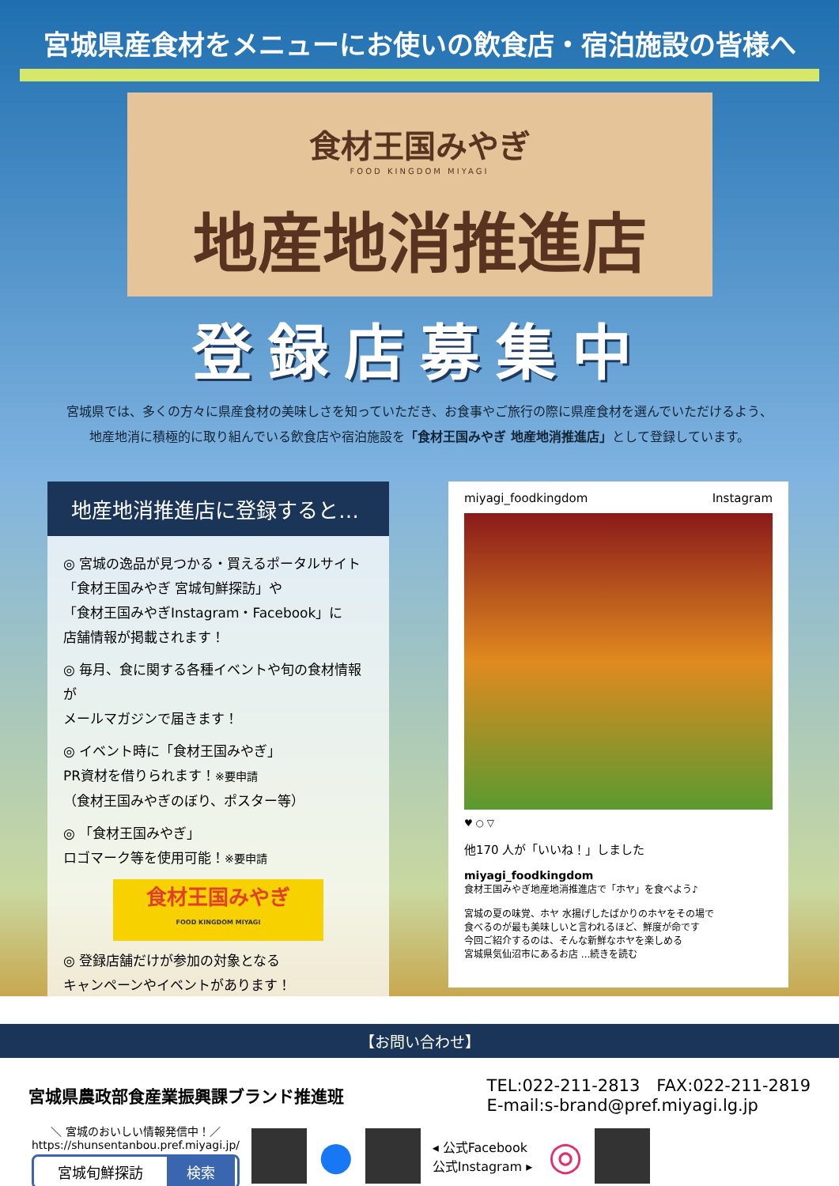宮城県産食材をメニューにお使いの飲食店・宿泊施設の皆様へ
食材王国みやぎ
FOOD KINGDOM MIYAGI
地産地消推進店
登録店募集中
宮城県では、多くの方々に県産食材の美味しさを知っていただき、お食事やご旅行の際に県産食材を選んでいただけるよう、
地産地消に積極的に取り組んでいる飲食店や宿泊施設を「食材王国みやぎ 地産地消推進店」として登録しています。
地産地消推進店に登録すると…
◎ 宮城の逸品が見つかる・買えるポータルサイト
「食材王国みやぎ 宮城旬鮮探訪」や
「食材王国みやぎInstagram・Facebook」に
店舗情報が掲載されます！
◎ 毎月、食に関する各種イベントや旬の食材情報が
メールマガジンで届きます！
◎ イベント時に「食材王国みやぎ」
PR資材を借りられます！※要申請
（食材王国みやぎのぼり、ポスター等）
◎ 「食材王国みやぎ」
ロゴマーク等を使用可能！※要申請
食材王国みやぎ
FOOD KINGDOM MIYAGI
◎ 登録店舗だけが参加の対象となる
キャンペーンやイベントがあります！
miyagi_foodkingdom Instagram
♥ ○ ▽
他170 人が「いいね！」しました
miyagi_foodkingdom
食材王国みやぎ地産地消推進店で「ホヤ」を食べよう♪
宮城の夏の味覚、ホヤ 水揚げしたばかりのホヤをその場で
食べるのが最も美味しいと言われるほど、鮮度が命です
今回ご紹介するのは、そんな新鮮なホヤを楽しめる
宮城県気仙沼市にあるお店 ...続きを読む
【お問い合わせ】
宮城県農政部食産業振興課ブランド推進班
TEL:022-211-2813　FAX:022-211-2819
E-mail:s-brand@pref.miyagi.lg.jp
＼ 宮城のおいしい情報発信中！／
https://shunsentanbou.pref.miyagi.jp/
宮城旬鮮探訪 検索
● ◂ 公式Facebook
公式Instagram ▸ ◎